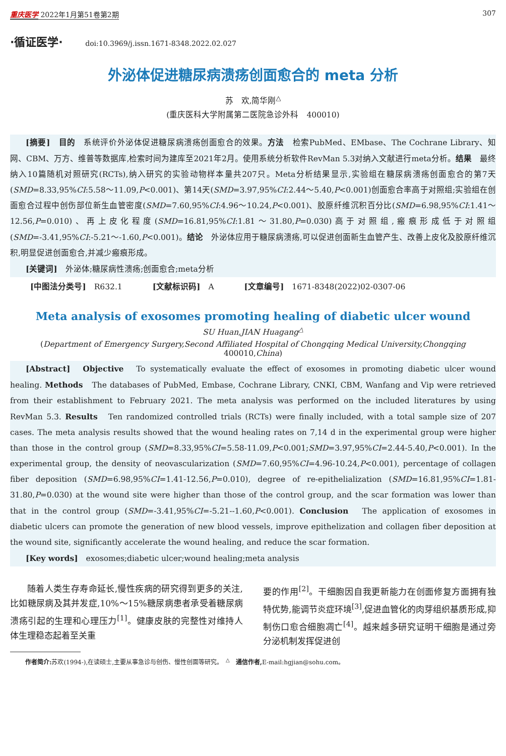重庆医学 2022年1月第51卷第2期 307
·循证医学· doi:10.3969/j.issn.1671-8348.2022.02.027
外泌体促进糖尿病溃疡创面愈合的 meta 分析
苏　欢,简华刚<sup>△</sup>
(重庆医科大学附属第二医院急诊外科　400010)
[摘要]　目的　系统评价外泌体促进糖尿病溃疡创面愈合的效果。方法　检索PubMed、EMbase、The Cochrane Library、知网、CBM、万方、维普等数据库,检索时间为建库至2021年2月。使用系统分析软件RevMan 5.3对纳入文献进行meta分析。结果　最终纳入10篇随机对照研究(RCTs),纳入研究的实验动物样本量共207只。Meta分析结果显示,实验组在糖尿病溃疡创面愈合的第7天(SMD=8.33,95%CI:5.58～11.09,P<0.001)、第14天(SMD=3.97,95%CI:2.44～5.40,P<0.001)创面愈合率高于对照组;实验组在创面愈合过程中创伤部位新生血管密度(SMD=7.60,95%CI:4.96～10.24,P<0.001)、胶原纤维沉积百分比(SMD=6.98,95%CI:1.41～12.56,P=0.010)、再上皮化程度(SMD=16.81,95%CI:1.81～31.80,P=0.030)高于对照组,瘢痕形成低于对照组(SMD=-3.41,95%CI:-5.21～-1.60,P<0.001)。结论　外泌体应用于糖尿病溃疡,可以促进创面新生血管产生、改善上皮化及胶原纤维沉积,明显促进创面愈合,并减少瘢痕形成。
[关键词]　外泌体;糖尿病性溃疡;创面愈合;meta分析
[中图法分类号]　R632.1 [文献标识码]　A [文章编号]　1671-8348(2022)02-0307-06
Meta analysis of exosomes promoting healing of diabetic ulcer wound
SU Huan,JIAN Huagang<sup>△</sup>
(Department of Emergency Surgery,Second Affiliated Hospital of Chongqing Medical University,Chongqing 400010,China)
[Abstract]　Objective　To systematically evaluate the effect of exosomes in promoting diabetic ulcer wound healing. Methods　The databases of PubMed, Embase, Cochrane Library, CNKI, CBM, Wanfang and Vip were retrieved from their establishment to February 2021. The meta analysis was performed on the included literatures by using RevMan 5.3. Results　Ten randomized controlled trials (RCTs) were finally included, with a total sample size of 207 cases. The meta analysis results showed that the wound healing rates on 7,14 d in the experimental group were higher than those in the control group (SMD=8.33,95%CI=5.58-11.09,P<0.001;SMD=3.97,95%CI=2.44-5.40,P<0.001). In the experimental group, the density of neovascularization (SMD=7.60,95%CI=4.96-10.24,P<0.001), percentage of collagen fiber deposition (SMD=6.98,95%CI=1.41-12.56,P=0.010), degree of re-epithelialization (SMD=16.81,95%CI=1.81-31.80,P=0.030) at the wound site were higher than those of the control group, and the scar formation was lower than that in the control group (SMD=-3.41,95%CI=-5.21--1.60,P<0.001). Conclusion　The application of exosomes in diabetic ulcers can promote the generation of new blood vessels, improve epithelization and collagen fiber deposition at the wound site, significantly accelerate the wound healing, and reduce the scar formation.
[Key words]　exosomes;diabetic ulcer;wound healing;meta analysis
随着人类生存寿命延长,慢性疾病的研究得到更多的关注,比如糖尿病及其并发症,10%～15%糖尿病患者承受着糖尿病溃疡引起的生理和心理压力<sup>[1]</sup>。健康皮肤的完整性对维持人体生理稳态起着至关重
要的作用<sup>[2]</sup>。干细胞因自我更新能力在创面修复方面拥有独特优势,能调节炎症环境<sup>[3]</sup>,促进血管化的肉芽组织基质形成,抑制伤口愈合细胞凋亡<sup>[4]</sup>。越来越多研究证明干细胞是通过旁分泌机制发挥促进创
作者简介: 苏欢(1994-),在读硕士,主要从事急诊与创伤、慢性创面等研究。　<sup>△</sup>　通信作者, E-mail:hgjian@sohu.com。